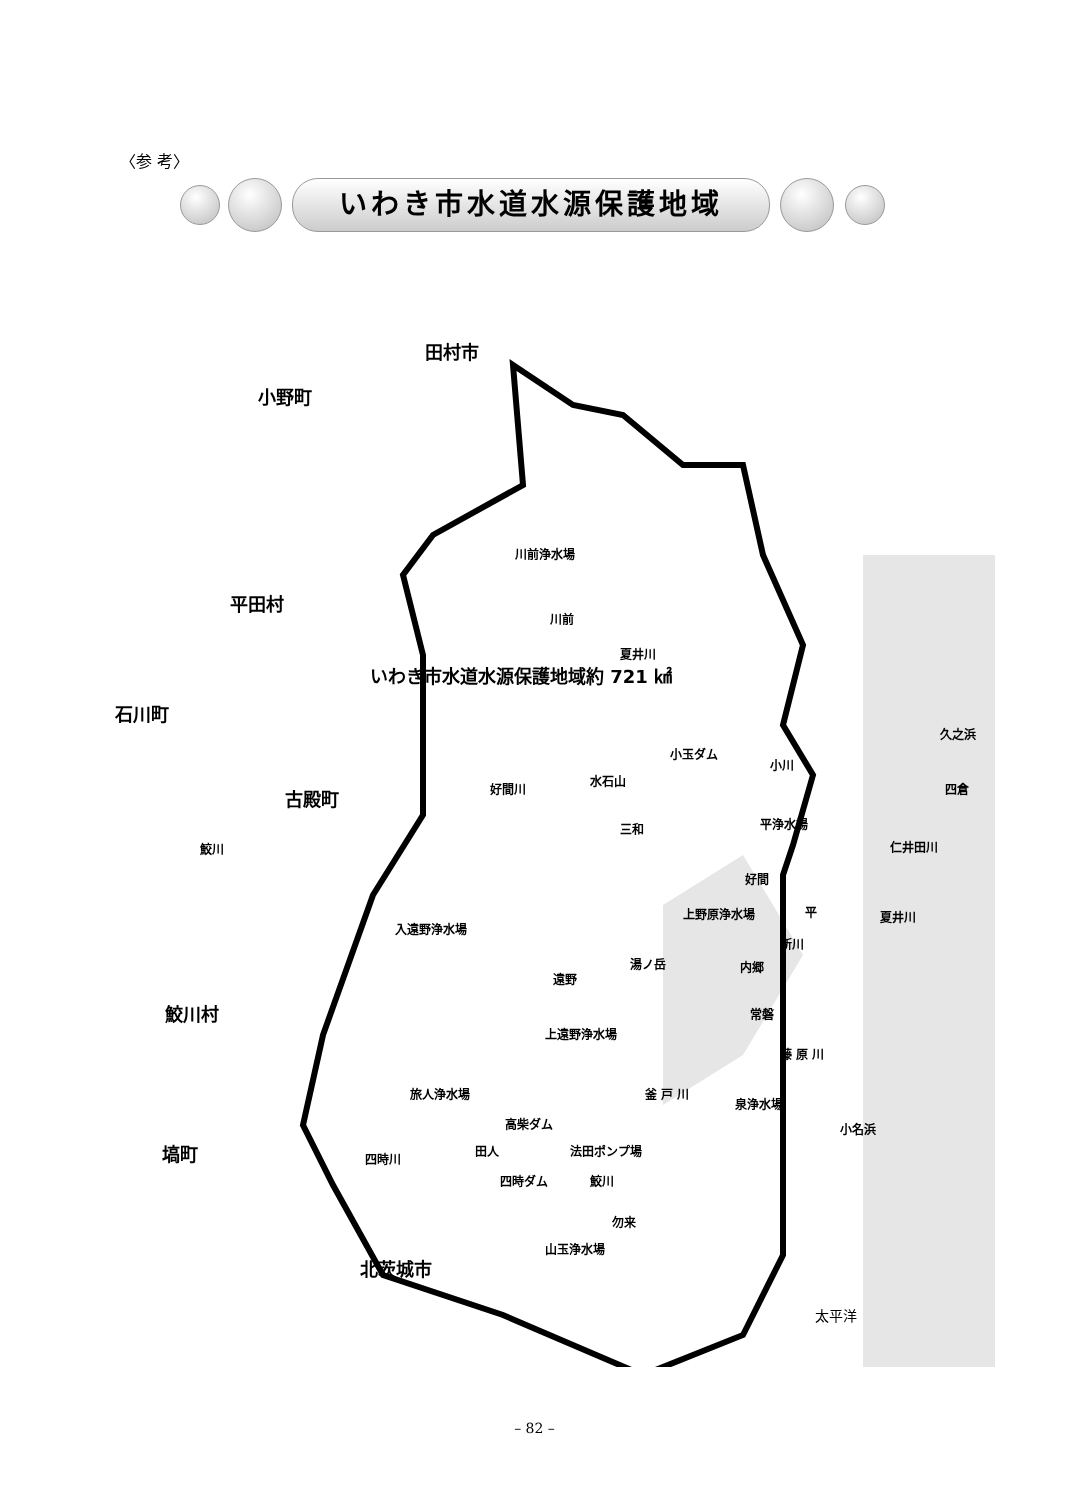〈参 考〉
いわき市水道水源保護地域
田村市
小野町
平田村
石川町
古殿町
鮫川村
塙町
北茨城市
いわき市水道水源保護地域約 721 ㎢
川前浄水場
川前
夏井川
久之浜
小玉ダム
小川
水石山
好間川 四倉
三和 平浄水場
鮫川 仁井田川
好間
入遠野浄水場
上野原浄水場 平 夏井川
新川
湯ノ岳 内郷
遠野
常磐
上遠野浄水場
藤 原 川
旅人浄水場 釜 戸 川
泉浄水場
高柴ダム 小名浜
田人 法田ポンプ場
四時川
四時ダム 鮫川
勿来
山玉浄水場
太平洋
– 82 –